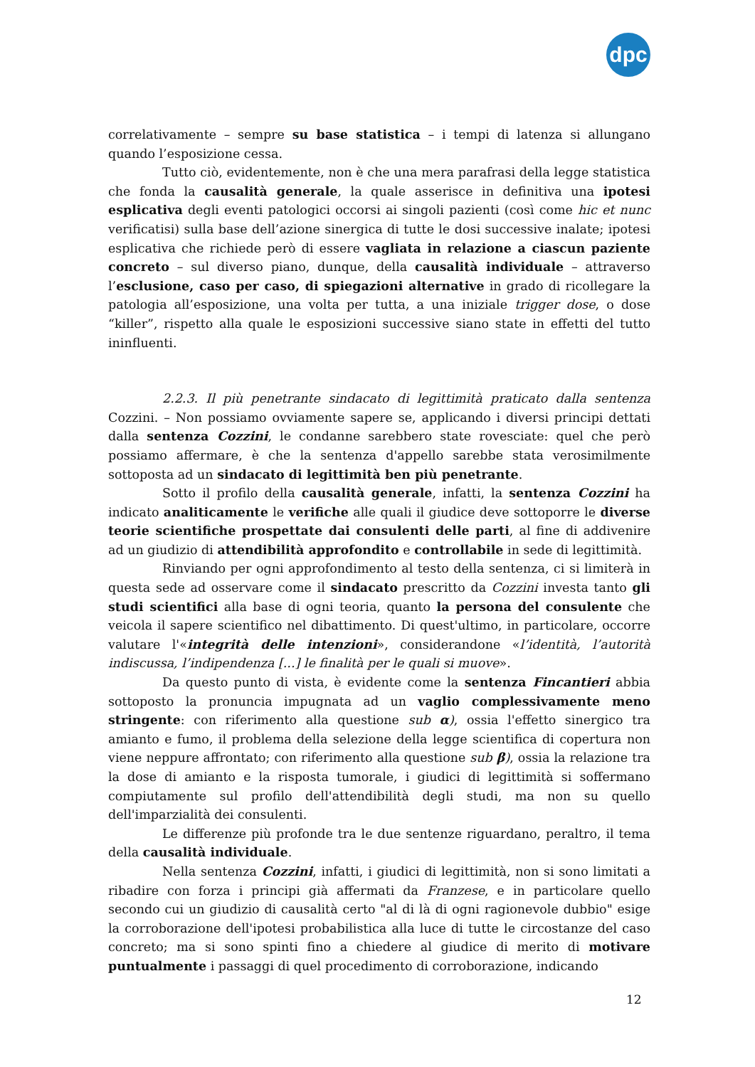dpc
correlativamente – sempre su base statistica – i tempi di latenza si allungano quando l’esposizione cessa.
Tutto ciò, evidentemente, non è che una mera parafrasi della legge statistica che fonda la causalità generale, la quale asserisce in definitiva una ipotesi esplicativa degli eventi patologici occorsi ai singoli pazienti (così come hic et nunc verificatisi) sulla base dell’azione sinergica di tutte le dosi successive inalate; ipotesi esplicativa che richiede però di essere vagliata in relazione a ciascun paziente concreto – sul diverso piano, dunque, della causalità individuale – attraverso l’esclusione, caso per caso, di spiegazioni alternative in grado di ricollegare la patologia all’esposizione, una volta per tutta, a una iniziale trigger dose, o dose “killer”, rispetto alla quale le esposizioni successive siano state in effetti del tutto ininfluenti.
2.2.3. Il più penetrante sindacato di legittimità praticato dalla sentenza Cozzini. – Non possiamo ovviamente sapere se, applicando i diversi principi dettati dalla sentenza Cozzini, le condanne sarebbero state rovesciate: quel che però possiamo affermare, è che la sentenza d'appello sarebbe stata verosimilmente sottoposta ad un sindacato di legittimità ben più penetrante.
Sotto il profilo della causalità generale, infatti, la sentenza Cozzini ha indicato analiticamente le verifiche alle quali il giudice deve sottoporre le diverse teorie scientifiche prospettate dai consulenti delle parti, al fine di addivenire ad un giudizio di attendibilità approfondito e controllabile in sede di legittimità.
Rinviando per ogni approfondimento al testo della sentenza, ci si limiterà in questa sede ad osservare come il sindacato prescritto da Cozzini investa tanto gli studi scientifici alla base di ogni teoria, quanto la persona del consulente che veicola il sapere scientifico nel dibattimento. Di quest'ultimo, in particolare, occorre valutare l'«integrità delle intenzioni», considerandone «l’identità, l’autorità indiscussa, l’indipendenza [...] le finalità per le quali si muove».
Da questo punto di vista, è evidente come la sentenza Fincantieri abbia sottoposto la pronuncia impugnata ad un vaglio complessivamente meno stringente: con riferimento alla questione sub α), ossia l'effetto sinergico tra amianto e fumo, il problema della selezione della legge scientifica di copertura non viene neppure affrontato; con riferimento alla questione sub β), ossia la relazione tra la dose di amianto e la risposta tumorale, i giudici di legittimità si soffermano compiutamente sul profilo dell'attendibilità degli studi, ma non su quello dell'imparzialità dei consulenti.
Le differenze più profonde tra le due sentenze riguardano, peraltro, il tema della causalità individuale.
Nella sentenza Cozzini, infatti, i giudici di legittimità, non si sono limitati a ribadire con forza i principi già affermati da Franzese, e in particolare quello secondo cui un giudizio di causalità certo "al di là di ogni ragionevole dubbio" esige la corroborazione dell'ipotesi probabilistica alla luce di tutte le circostanze del caso concreto; ma si sono spinti fino a chiedere al giudice di merito di motivare puntualmente i passaggi di quel procedimento di corroborazione, indicando
12